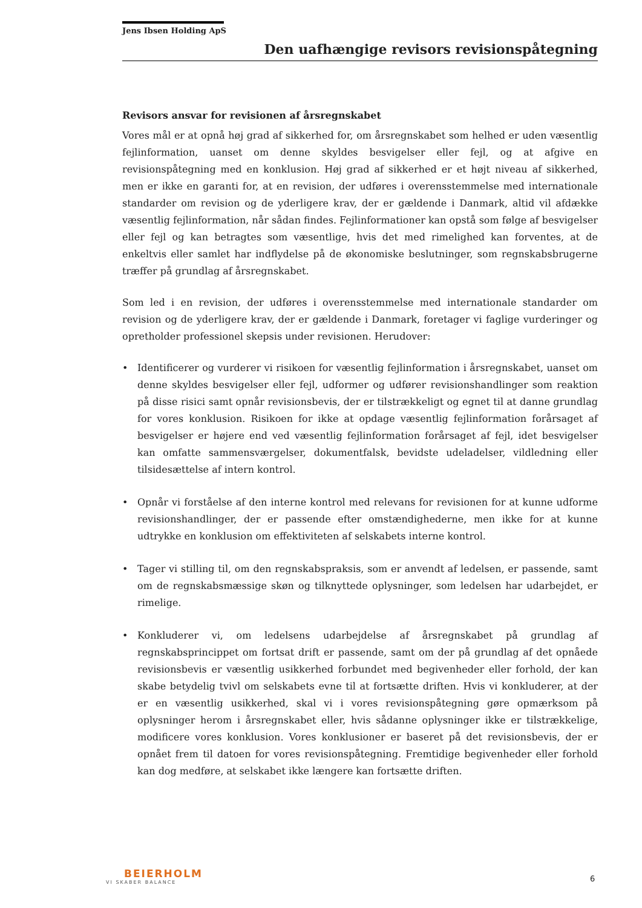Jens Ibsen Holding ApS
Den uafhængige revisors revisionspåtegning
Revisors ansvar for revisionen af årsregnskabet
Vores mål er at opnå høj grad af sikkerhed for, om årsregnskabet som helhed er uden væsentlig fejlinformation, uanset om denne skyldes besvigelser eller fejl, og at afgive en revisionspåtegning med en konklusion. Høj grad af sikkerhed er et højt niveau af sikkerhed, men er ikke en garanti for, at en revision, der udføres i overensstemmelse med internationale standarder om revision og de yderligere krav, der er gældende i Danmark, altid vil afdække væsentlig fejlinformation, når sådan findes. Fejlinformationer kan opstå som følge af besvigelser eller fejl og kan betragtes som væsentlige, hvis det med rimelighed kan forventes, at de enkeltvis eller samlet har indflydelse på de økonomiske beslutninger, som regnskabsbrugerne træffer på grundlag af årsregnskabet.
Som led i en revision, der udføres i overensstemmelse med internationale standarder om revision og de yderligere krav, der er gældende i Danmark, foretager vi faglige vurderinger og opretholder professionel skepsis under revisionen. Herudover:
• Identificerer og vurderer vi risikoen for væsentlig fejlinformation i årsregnskabet, uanset om denne skyldes besvigelser eller fejl, udformer og udfører revisionshandlinger som reaktion på disse risici samt opnår revisionsbevis, der er tilstrækkeligt og egnet til at danne grundlag for vores konklusion. Risikoen for ikke at opdage væsentlig fejlinformation forårsaget af besvigelser er højere end ved væsentlig fejlinformation forårsaget af fejl, idet besvigelser kan omfatte sammensværgelser, dokumentfalsk, bevidste udeladelser, vildledning eller tilsidesættelse af intern kontrol.
• Opnår vi forståelse af den interne kontrol med relevans for revisionen for at kunne udforme revisionshandlinger, der er passende efter omstændighederne, men ikke for at kunne udtrykke en konklusion om effektiviteten af selskabets interne kontrol.
• Tager vi stilling til, om den regnskabspraksis, som er anvendt af ledelsen, er passende, samt om de regnskabsmæssige skøn og tilknyttede oplysninger, som ledelsen har udarbejdet, er rimelige.
• Konkluderer vi, om ledelsens udarbejdelse af årsregnskabet på grundlag af regnskabsprincippet om fortsat drift er passende, samt om der på grundlag af det opnåede revisionsbevis er væsentlig usikkerhed forbundet med begivenheder eller forhold, der kan skabe betydelig tvivl om selskabets evne til at fortsætte driften. Hvis vi konkluderer, at der er en væsentlig usikkerhed, skal vi i vores revisionspåtegning gøre opmærksom på oplysninger herom i årsregnskabet eller, hvis sådanne oplysninger ikke er tilstrækkelige, modificere vores konklusion. Vores konklusioner er baseret på det revisionsbevis, der er opnået frem til datoen for vores revisionspåtegning. Fremtidige begivenheder eller forhold kan dog medføre, at selskabet ikke længere kan fortsætte driften.
BEIERHOLM
VI SKABER BALANCE
6